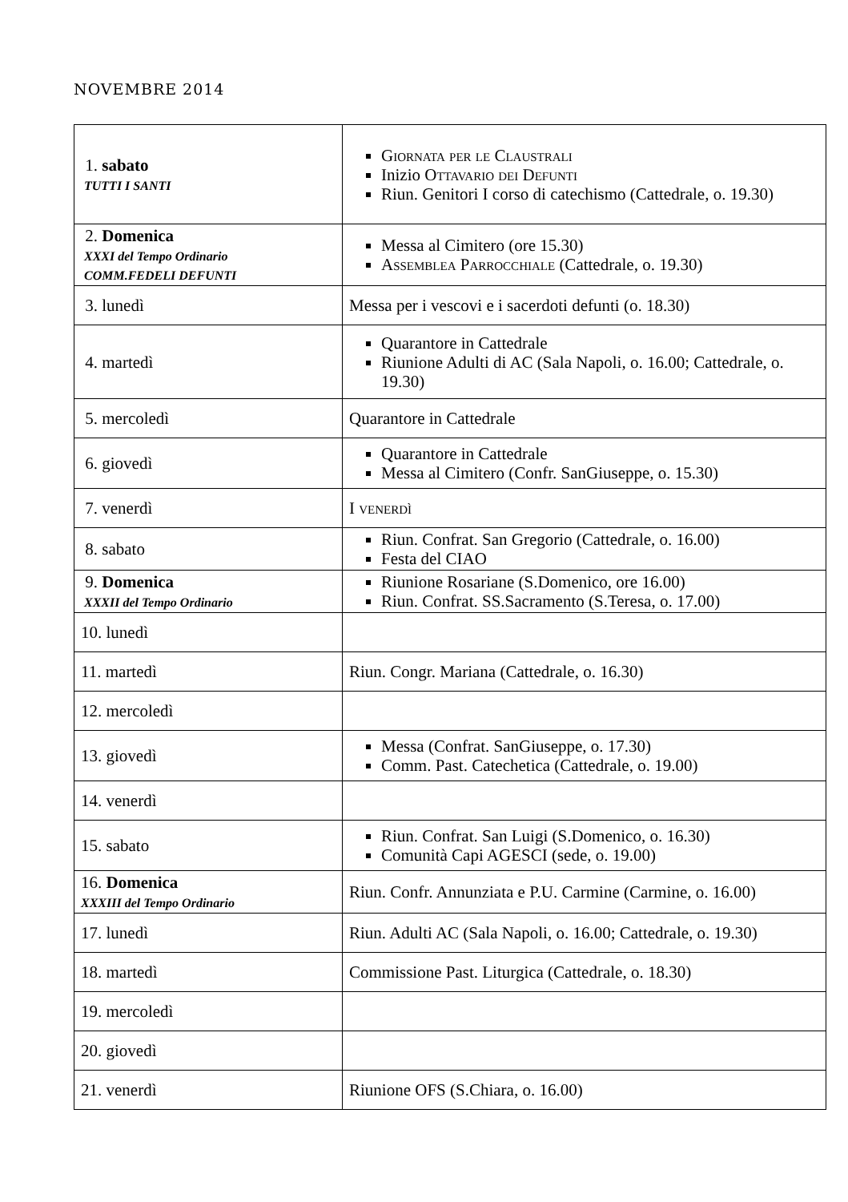NOVEMBRE 2014
| 1. sabato TUTTI I SANTI | Giornata per le Claustrali Inizio Ottavario dei Defunti Riun. Genitori I corso di catechismo (Cattedrale, o. 19.30) |
| 2. Domenica XXXI del Tempo Ordinario COMM.FEDELI DEFUNTI | Messa al Cimitero (ore 15.30) Assemblea Parrocchiale (Cattedrale, o. 19.30) |
| 3. lunedì | Messa per i vescovi e i sacerdoti defunti (o. 18.30) |
| 4. martedì | Quarantore in Cattedrale Riunione Adulti di AC (Sala Napoli, o. 16.00; Cattedrale, o. 19.30) |
| 5. mercoledì | Quarantore in Cattedrale |
| 6. giovedì | Quarantore in Cattedrale Messa al Cimitero (Confr. SanGiuseppe, o. 15.30) |
| 7. venerdì | I venerdì |
| 8. sabato | Riun. Confrat. San Gregorio (Cattedrale, o. 16.00) Festa del CIAO |
| 9. Domenica XXXII del Tempo Ordinario | Riunione Rosariane (S.Domenico, ore 16.00) Riun. Confrat. SS.Sacramento (S.Teresa, o. 17.00) |
| 10. lunedì | |
| 11. martedì | Riun. Congr. Mariana (Cattedrale, o. 16.30) |
| 12. mercoledì | |
| 13. giovedì | Messa (Confrat. SanGiuseppe, o. 17.30) Comm. Past. Catechetica (Cattedrale, o. 19.00) |
| 14. venerdì | |
| 15. sabato | Riun. Confrat. San Luigi (S.Domenico, o. 16.30) Comunità Capi AGESCI (sede, o. 19.00) |
| 16. Domenica XXXIII del Tempo Ordinario | Riun. Confr. Annunziata e P.U. Carmine (Carmine, o. 16.00) |
| 17. lunedì | Riun. Adulti AC (Sala Napoli, o. 16.00; Cattedrale, o. 19.30) |
| 18. martedì | Commissione Past. Liturgica (Cattedrale, o. 18.30) |
| 19. mercoledì | |
| 20. giovedì | |
| 21. venerdì | Riunione OFS (S.Chiara, o. 16.00) |